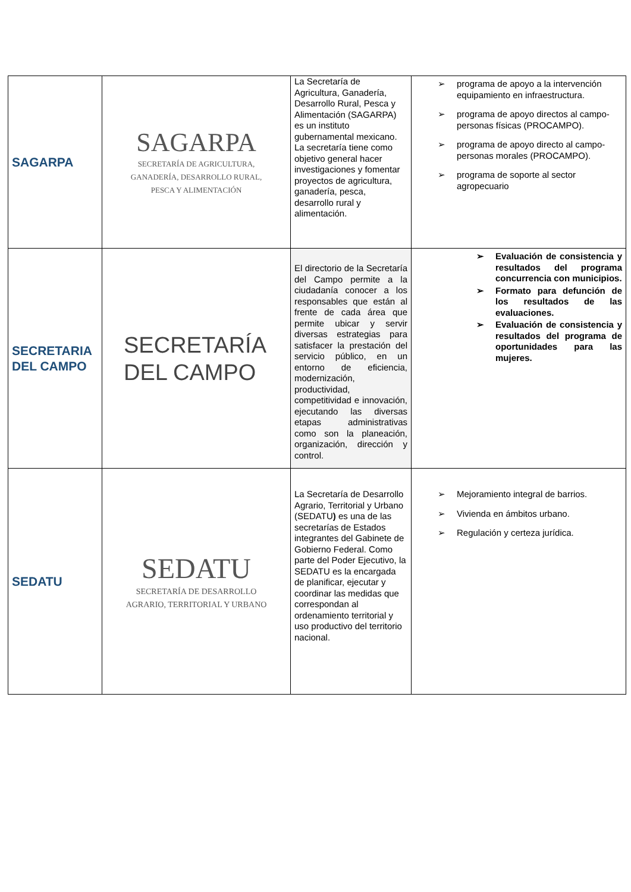| SAGARPA | SAGARPA SECRETARÍA DE AGRICULTURA, GANADERÍA, DESARROLLO RURAL, PESCA Y ALIMENTACIÓN | La Secretaría de Agricultura, Ganadería, Desarrollo Rural, Pesca y Alimentación (SAGARPA) es un instituto gubernamental mexicano. La secretaría tiene como objetivo general hacer investigaciones y fomentar proyectos de agricultura, ganadería, pesca, desarrollo rural y alimentación. | ➢ programa de apoyo a la intervención equipamiento en infraestructura. ➢ programa de apoyo directos al campo-personas físicas (PROCAMPO). ➢ programa de apoyo directo al campo-personas morales (PROCAMPO). ➢ programa de soporte al sector agropecuario |
| SECRETARIA DEL CAMPO | SECRETARÍA DEL CAMPO | El directorio de la Secretaría del Campo permite a la ciudadanía conocer a los responsables que están al frente de cada área que permite ubicar y servir diversas estrategias para satisfacer la prestación del servicio público, en un entorno de eficiencia, modernización, productividad, competitividad e innovación, ejecutando las diversas etapas administrativas como son la planeación, organización, dirección y control. | ➢ Evaluación de consistencia y resultados del programa concurrencia con municipios. ➢ Formato para defunción de los resultados de las evaluaciones. ➢ Evaluación de consistencia y resultados del programa de oportunidades para las mujeres. |
| SEDATU | SEDATU SECRETARÍA DE DESARROLLO AGRARIO, TERRITORIAL Y URBANO | La Secretaría de Desarrollo Agrario, Territorial y Urbano (SEDATU ) es una de las secretarías de Estados integrantes del Gabinete de Gobierno Federal. Como parte del Poder Ejecutivo, la SEDATU es la encargada de planificar, ejecutar y coordinar las medidas que correspondan al ordenamiento territorial y uso productivo del territorio nacional. | ➢ Mejoramiento integral de barrios. ➢ Vivienda en ámbitos urbano. ➢ Regulación y certeza jurídica. |